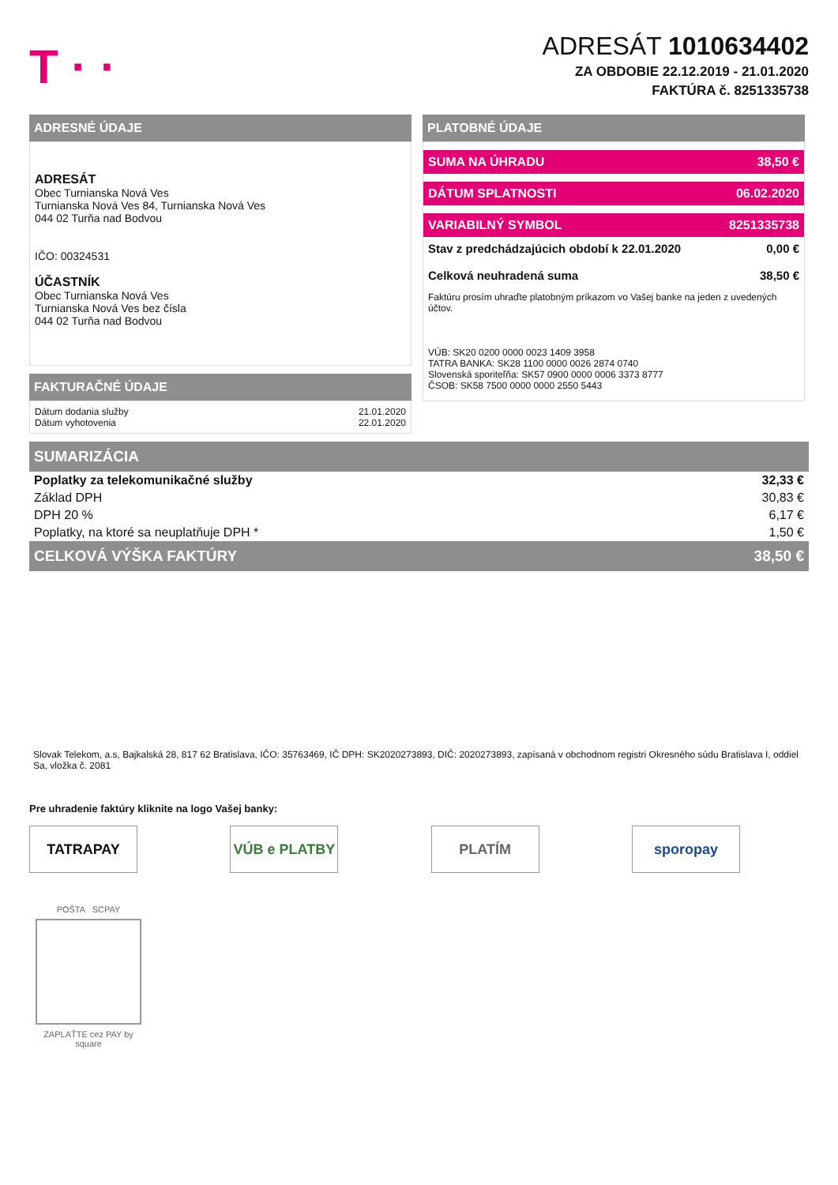T · ·
ADRESÁT 1010634402
ZA OBDOBIE 22.12.2019 - 21.01.2020
FAKTÚRA č. 8251335738
ADRESNÉ ÚDAJE
ADRESÁT
Obec Turnianska Nová Ves
Turnianska Nová Ves 84, Turnianska Nová Ves
044 02 Turňa nad Bodvou
IČO: 00324531
ÚČASTNÍK
Obec Turnianska Nová Ves
Turnianska Nová Ves bez čísla
044 02 Turňa nad Bodvou
FAKTURAČNÉ ÚDAJE
Dátum dodania služby 21.01.2020
Dátum vyhotovenia 22.01.2020
PLATOBNÉ ÚDAJE
SUMA NA ÚHRADU 38,50 €
DÁTUM SPLATNOSTI 06.02.2020
VARIABILNÝ SYMBOL 8251335738
Stav z predchádzajúcich období k 22.01.2020 0,00 €
Celková neuhradená suma 38,50 €
Faktúru prosím uhraďte platobným príkazom vo Vašej banke na jeden z uvedených účtov.
VÚB: SK20 0200 0000 0023 1409 3958
TATRA BANKA: SK28 1100 0000 0026 2874 0740
Slovenská sporiteľňa: SK57 0900 0000 0006 3373 8777
ČSOB: SK58 7500 0000 0000 2550 5443
| SUMARIZÁCIA | |
| --- | --- |
| Poplatky za telekomunikačné služby | 32,33 € |
| Základ DPH | 30,83 € |
| DPH 20 % | 6,17 € |
| Poplatky, na ktoré sa neuplatňuje DPH * | 1,50 € |
| CELKOVÁ VÝŠKA FAKTÚRY | 38,50 € |
Slovak Telekom, a.s, Bajkalská 28, 817 62 Bratislava, IČO: 35763469, IČ DPH: SK2020273893, DIČ: 2020273893, zapísaná v obchodnom registri Okresného súdu Bratislava I, oddiel Sa, vložka č. 2081
Pre uhradenie faktúry kliknite na logo Vašej banky:
TATRAPAY VÚB e PLATBY PLATÍM sporopay
POŠTA SCPAY
ZAPLAŤTE cez PAY by square